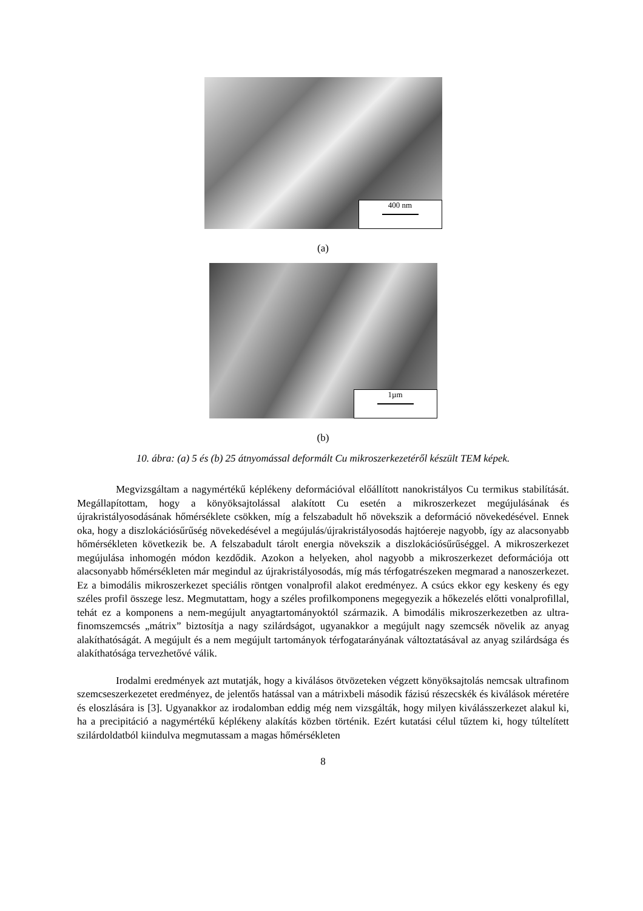400 nm
(a)
1µm
(b)
10. ábra: (a) 5 és (b) 25 átnyomással deformált Cu mikroszerkezetéről készült TEM képek.
Megvizsgáltam a nagymértékű képlékeny deformációval előállított nanokristályos Cu termikus stabilítását. Megállapítottam, hogy a könyöksajtolással alakított Cu esetén a mikroszerkezet megújulásának és újrakristályosodásának hőmérséklete csökken, míg a felszabadult hő növekszik a deformáció növekedésével. Ennek oka, hogy a diszlokációsűrűség növekedésével a megújulás/újrakristályosodás hajtóereje nagyobb, így az alacsonyabb hőmérsékleten következik be. A felszabadult tárolt energia növekszik a diszlokációsűrűséggel. A mikroszerkezet megújulása inhomogén módon kezdődik. Azokon a helyeken, ahol nagyobb a mikroszerkezet deformációja ott alacsonyabb hőmérsékleten már megindul az újrakristályosodás, míg más térfogatrészeken megmarad a nanoszerkezet. Ez a bimodális mikroszerkezet speciális röntgen vonalprofil alakot eredményez. A csúcs ekkor egy keskeny és egy széles profil összege lesz. Megmutattam, hogy a széles profilkomponens megegyezik a hőkezelés előtti vonalprofillal, tehát ez a komponens a nem-megújult anyagtartományoktól származik. A bimodális mikroszerkezetben az ultra-finomszemcsés „mátrix” biztosítja a nagy szilárdságot, ugyanakkor a megújult nagy szemcsék növelik az anyag alakíthatóságát. A megújult és a nem megújult tartományok térfogatarányának változtatásával az anyag szilárdsága és alakíthatósága tervezhetővé válik.
Irodalmi eredmények azt mutatják, hogy a kiválásos ötvözeteken végzett könyöksajtolás nemcsak ultrafinom szemcseszerkezetet eredményez, de jelentős hatással van a mátrixbeli második fázisú részecskék és kiválások méretére és eloszlására is [3]. Ugyanakkor az irodalomban eddig még nem vizsgálták, hogy milyen kiválásszerkezet alakul ki, ha a precipitáció a nagymértékű képlékeny alakítás közben történik. Ezért kutatási célul tűztem ki, hogy túltelített szilárdoldatból kiindulva megmutassam a magas hőmérsékleten
8